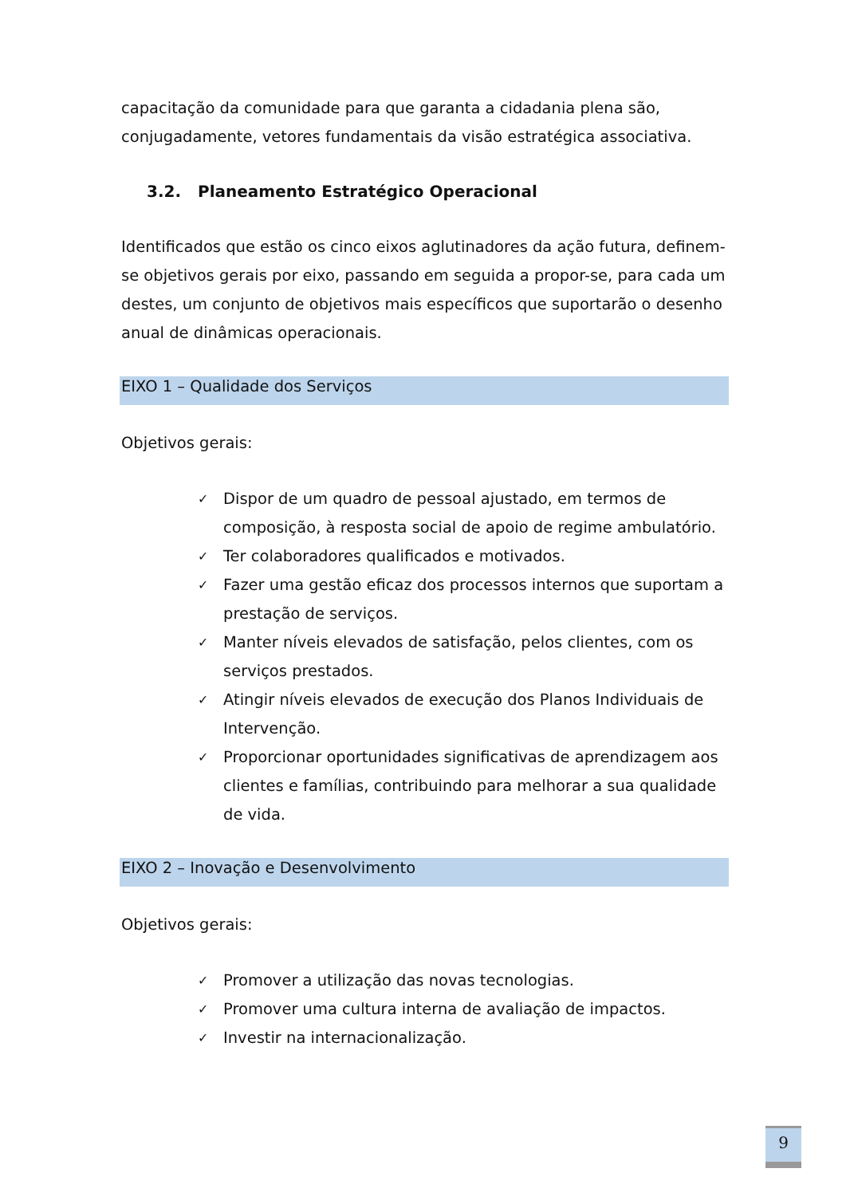capacitação da comunidade para que garanta a cidadania plena são, conjugadamente, vetores fundamentais da visão estratégica associativa.
3.2. Planeamento Estratégico Operacional
Identificados que estão os cinco eixos aglutinadores da ação futura, definem-se objetivos gerais por eixo, passando em seguida a propor-se, para cada um destes, um conjunto de objetivos mais específicos que suportarão o desenho anual de dinâmicas operacionais.
EIXO 1 – Qualidade dos Serviços
Objetivos gerais:
✓ Dispor de um quadro de pessoal ajustado, em termos de composição, à resposta social de apoio de regime ambulatório.
✓ Ter colaboradores qualificados e motivados.
✓ Fazer uma gestão eficaz dos processos internos que suportam a prestação de serviços.
✓ Manter níveis elevados de satisfação, pelos clientes, com os serviços prestados.
✓ Atingir níveis elevados de execução dos Planos Individuais de Intervenção.
✓ Proporcionar oportunidades significativas de aprendizagem aos clientes e famílias, contribuindo para melhorar a sua qualidade de vida.
EIXO 2 – Inovação e Desenvolvimento
Objetivos gerais:
✓ Promover a utilização das novas tecnologias.
✓ Promover uma cultura interna de avaliação de impactos.
✓ Investir na internacionalização.
9